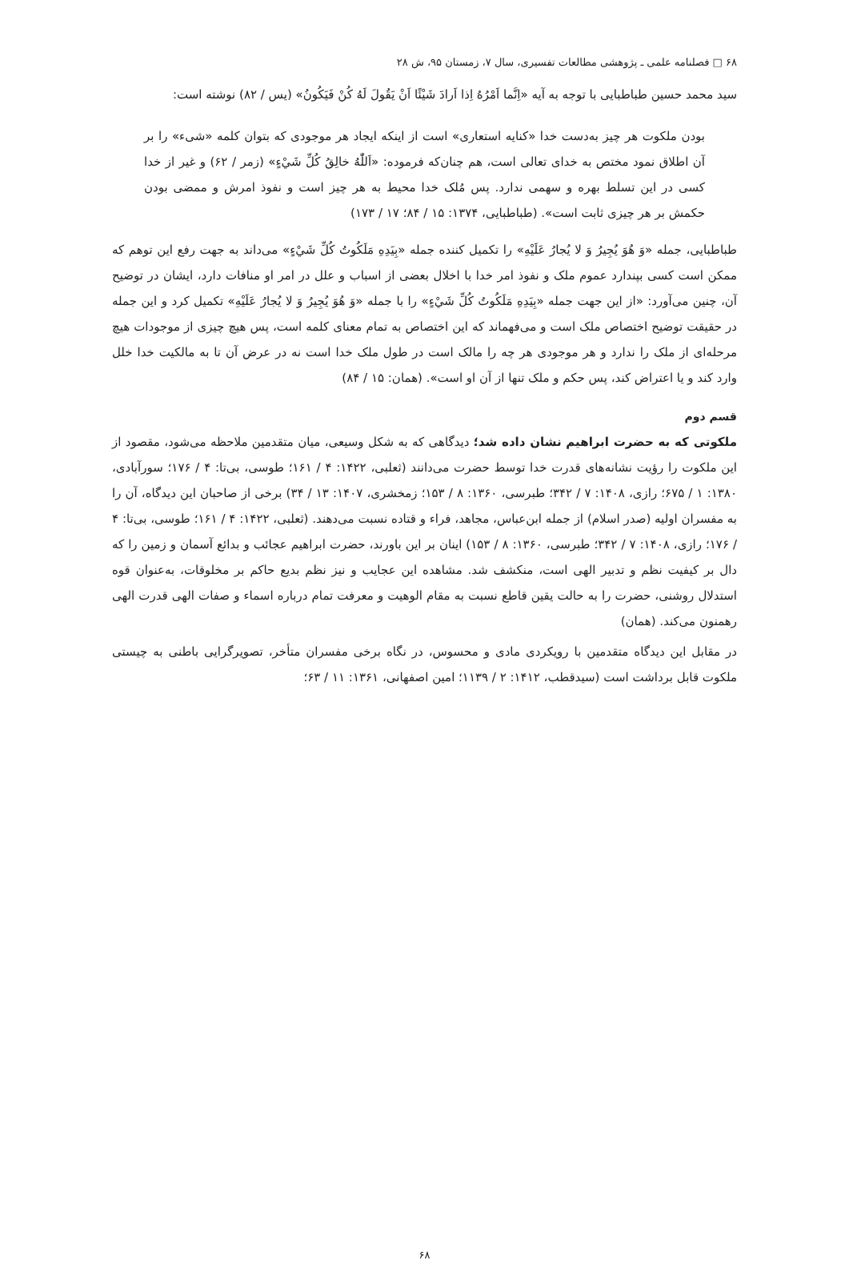۶۸ □ فصلنامه علمی ـ پژوهشی مطالعات تفسیری، سال ۷، زمستان ۹۵، ش ۲۸
سید محمد حسین طباطبایی با توجه به آیه «اِنَّما اَمْرُهُ اِذا اَرادَ شَيْئًا اَنْ يَقُولَ لَهُ كُنْ فَيَكُونُ» (یس / ۸۲) نوشته است:
بودن ملکوت هر چیز به‌دست خدا «کنایه استعاری» است از اینکه ایجاد هر موجودی که بتوان کلمه «شیء» را بر آن اطلاق نمود مختص به خدای تعالی است، هم چنان‌که فرموده: «اَللّٰهُ خالِقُ كُلِّ شَيْءٍ» (زمر / ۶۲) و غیر از خدا کسی در این تسلط بهره و سهمی ندارد. پس مُلک خدا محیط به هر چیز است و نفوذ امرش و ممضی بودن حکمش بر هر چیزی ثابت است». (طباطبایی، ۱۳۷۴: ۱۵ / ۸۴؛ ۱۷ / ۱۷۳)
طباطبایی، جمله «وَ هُوَ يُجِيرُ وَ لا يُجارُ عَلَيْهِ» را تکمیل کننده جمله «بِيَدِهِ مَلَكُوتُ كُلِّ شَيْءٍ» می‌داند به جهت رفع این توهم که ممکن است کسی بپندارد عموم ملک و نفوذ امر خدا با اخلال بعضی از اسباب و علل در امر او منافات دارد، ایشان در توضیح آن، چنین می‌آورد: «از این جهت جمله «بِيَدِهِ مَلَكُوتُ كُلِّ شَيْءٍ» را با جمله «وَ هُوَ يُجِيرُ وَ لا يُجارُ عَلَيْهِ» تکمیل کرد و این جمله در حقیقت توضیح اختصاص ملک است و می‌فهماند که این اختصاص به تمام معنای کلمه است، پس هیچ چیزی از موجودات هیچ مرحله‌ای از ملک را ندارد و هر موجودی هر چه را مالک است در طول ملک خدا است نه در عرض آن تا به مالکیت خدا خلل وارد کند و یا اعتراض کند، پس حکم و ملک تنها از آن او است». (همان: ۱۵ / ۸۴)
قسم دوم
ملکوتی که به حضرت ابراهیم نشان داده شد؛ دیدگاهی که به شکل وسیعی، میان متقدمین ملاحظه می‌شود، مقصود از این ملکوت را رؤیت نشانه‌های قدرت خدا توسط حضرت می‌دانند (ثعلبی، ۱۴۲۲: ۴ / ۱۶۱؛ طوسی، بی‌تا: ۴ / ۱۷۶؛ سورآبادی، ۱۳۸۰: ۱ / ۶۷۵؛ رازی، ۱۴۰۸: ۷ / ۳۴۲؛ طبرسی، ۱۳۶۰: ۸ / ۱۵۳؛ زمخشری، ۱۴۰۷: ۱۳ / ۳۴) برخی از صاحبان این دیدگاه، آن را به مفسران اولیه (صدر اسلام) از جمله ابن‌عباس، مجاهد، فراء و قتاده نسبت می‌دهند. (ثعلبی، ۱۴۲۲: ۴ / ۱۶۱؛ طوسی، بی‌تا: ۴ / ۱۷۶؛ رازی، ۱۴۰۸: ۷ / ۳۴۲؛ طبرسی، ۱۳۶۰: ۸ / ۱۵۳) اینان بر این باورند، حضرت ابراهیم عجائب و بدائع آسمان و زمین را که دال بر کیفیت نظم و تدبیر الهی است، منکشف شد. مشاهده این عجایب و نیز نظم بدیع حاکم بر مخلوقات، به‌عنوان قوه استدلال روشنی، حضرت را به حالت یقین قاطع نسبت به مقام الوهیت و معرفت تمام درباره اسماء و صفات الهی قدرت الهی رهمنون می‌کند. (همان)
در مقابل این دیدگاه متقدمین با رویکردی مادی و محسوس، در نگاه برخی مفسران متأخر، تصویرگرایی باطنی به چیستی ملکوت قابل برداشت است (سیدقطب، ۱۴۱۲: ۲ / ۱۱۳۹؛ امین اصفهانی، ۱۳۶۱: ۱۱ / ۶۳؛
۶۸